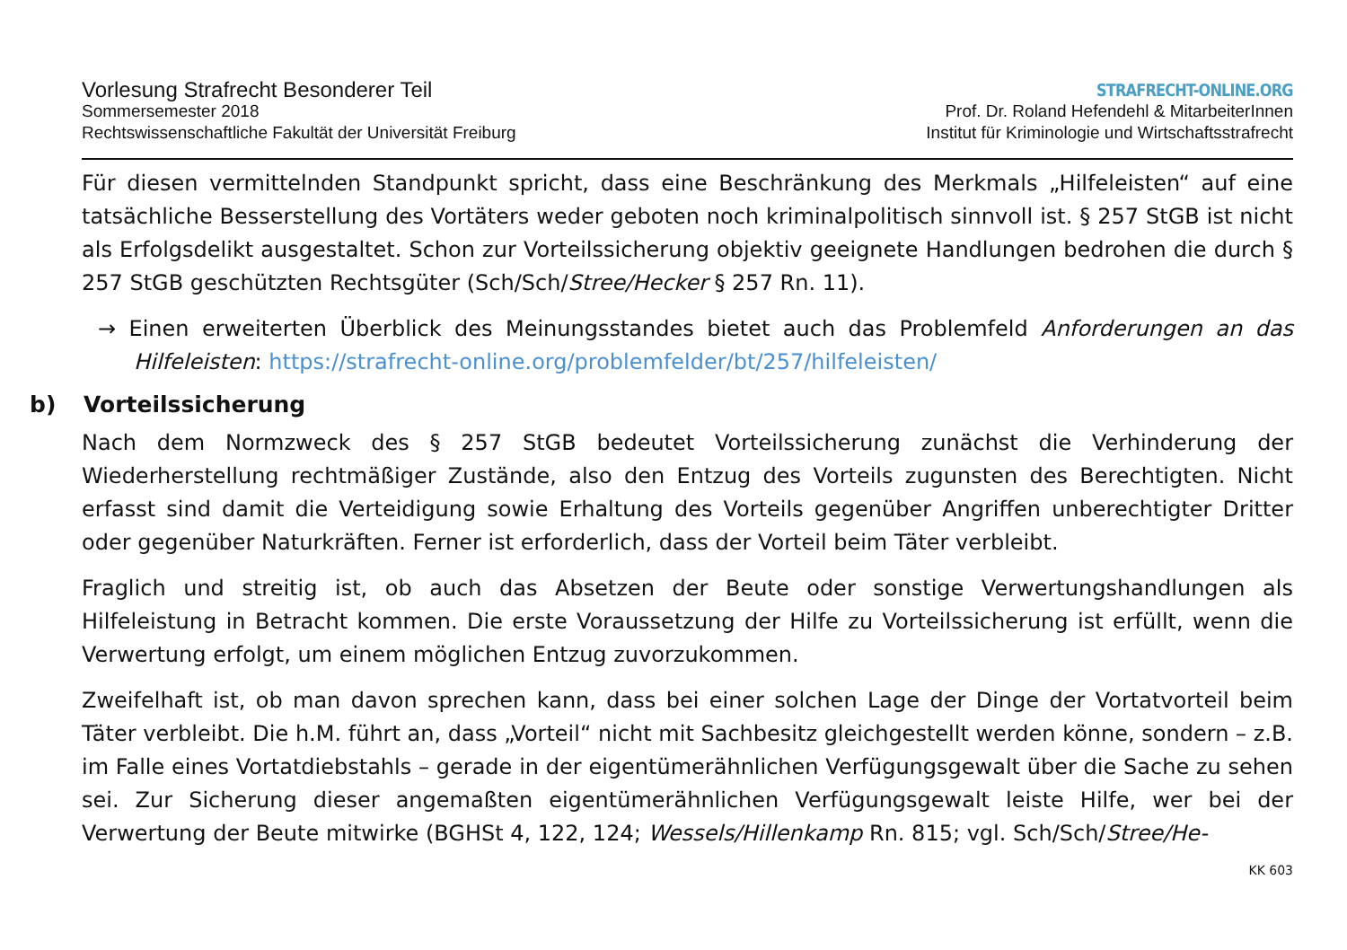Vorlesung Strafrecht Besonderer Teil
Sommersemester 2018
Rechtswissenschaftliche Fakultät der Universität Freiburg
STRAFRECHT-ONLINE.ORG
Prof. Dr. Roland Hefendehl & MitarbeiterInnen
Institut für Kriminologie und Wirtschaftsstrafrecht
Für diesen vermittelnden Standpunkt spricht, dass eine Beschränkung des Merkmals „Hilfeleisten“ auf eine tatsächliche Besserstellung des Vortäters weder geboten noch kriminalpolitisch sinnvoll ist. § 257 StGB ist nicht als Erfolgsdelikt ausgestaltet. Schon zur Vorteilssicherung objektiv geeignete Handlungen bedrohen die durch § 257 StGB geschützten Rechtsgüter (Sch/Sch/Stree/Hecker § 257 Rn. 11).
→ Einen erweiterten Überblick des Meinungsstandes bietet auch das Problemfeld Anforderungen an das Hilfeleisten: https://strafrecht-online.org/problemfelder/bt/257/hilfeleisten/
b) Vorteilssicherung
Nach dem Normzweck des § 257 StGB bedeutet Vorteilssicherung zunächst die Verhinderung der Wiederherstellung rechtmäßiger Zustände, also den Entzug des Vorteils zugunsten des Berechtigten. Nicht erfasst sind damit die Verteidigung sowie Erhaltung des Vorteils gegenüber Angriffen unberechtigter Dritter oder gegenüber Naturkräften. Ferner ist erforderlich, dass der Vorteil beim Täter verbleibt.
Fraglich und streitig ist, ob auch das Absetzen der Beute oder sonstige Verwertungshandlungen als Hilfeleistung in Betracht kommen. Die erste Voraussetzung der Hilfe zu Vorteilssicherung ist erfüllt, wenn die Verwertung erfolgt, um einem möglichen Entzug zuvorzukommen.
Zweifelhaft ist, ob man davon sprechen kann, dass bei einer solchen Lage der Dinge der Vortatvorteil beim Täter verbleibt. Die h.M. führt an, dass „Vorteil“ nicht mit Sachbesitz gleichgestellt werden könne, sondern – z.B. im Falle eines Vortatdiebstahls – gerade in der eigentümerähnlichen Verfügungsgewalt über die Sache zu sehen sei. Zur Sicherung dieser angemaßten eigentümerähnlichen Verfügungsgewalt leiste Hilfe, wer bei der Verwertung der Beute mitwirke (BGHSt 4, 122, 124; Wessels/Hillenkamp Rn. 815; vgl. Sch/Sch/Stree/He-
KK 603